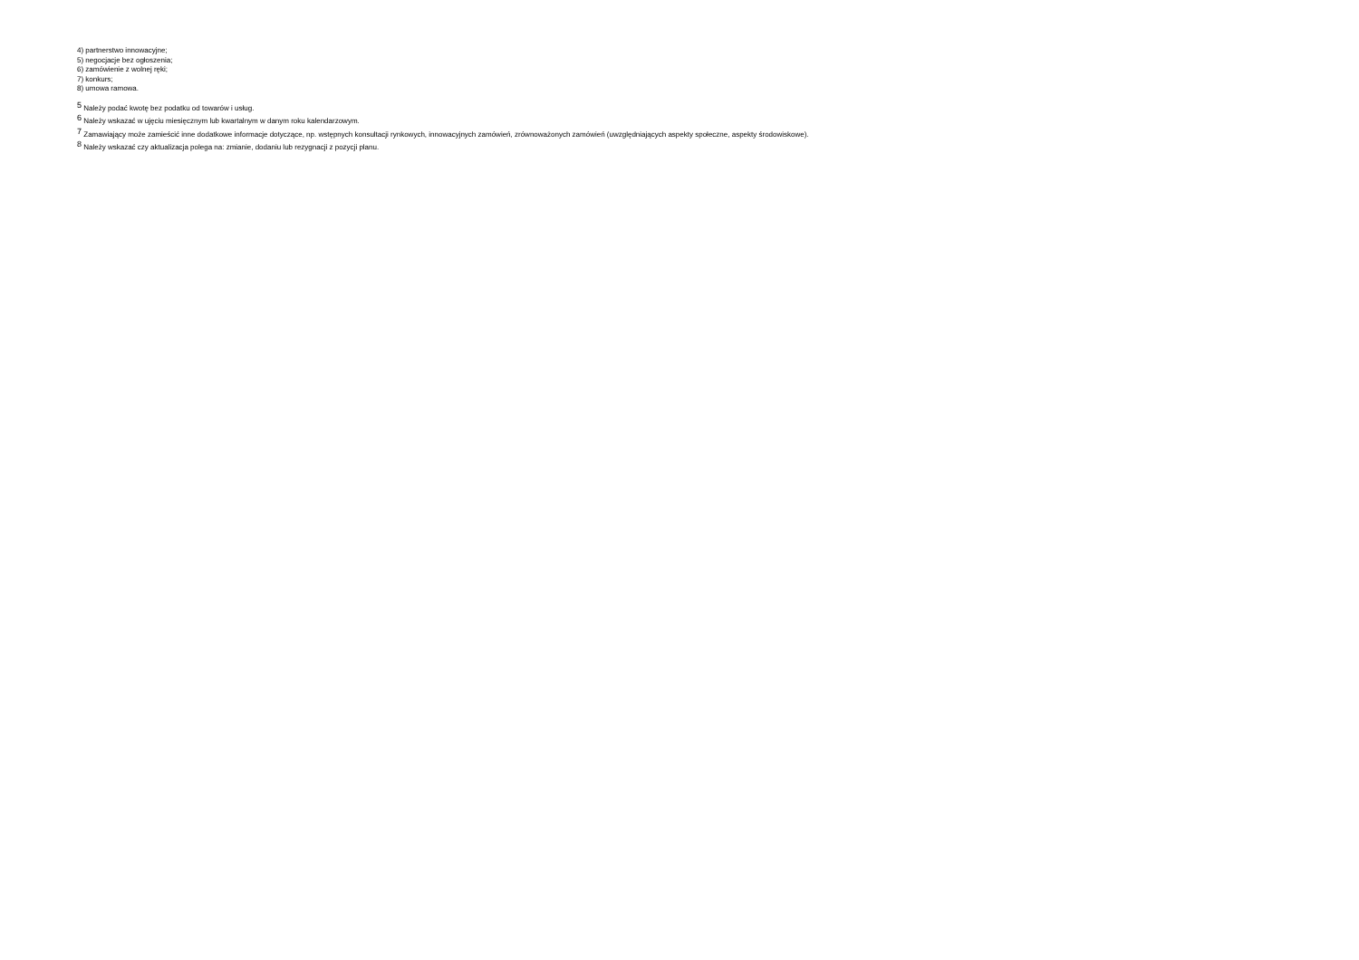4) partnerstwo innowacyjne;
5) negocjacje bez ogłoszenia;
6) zamówienie z wolnej ręki;
7) konkurs;
8) umowa ramowa.
<sup>5</sup> Należy podać kwotę bez podatku od towarów i usług.
<sup>6</sup> Należy wskazać w ujęciu miesięcznym lub kwartalnym w danym roku kalendarzowym.
<sup>7</sup> Zamawiający może zamieścić inne dodatkowe informacje dotyczące, np. wstępnych konsultacji rynkowych, innowacyjnych zamówień, zrównoważonych zamówień (uwzględniających aspekty społeczne, aspekty środowiskowe).
<sup>8</sup> Należy wskazać czy aktualizacja polega na: zmianie, dodaniu lub rezygnacji z pozycji planu.